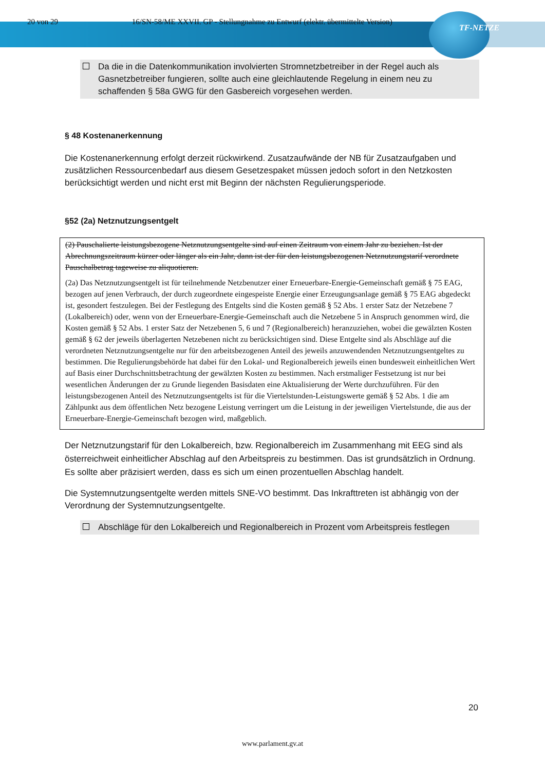20 von 29 16/SN-58/ME XXVII. GP - Stellungnahme zu Entwurf (elektr. übermittelte Version)
TF-NETZE
Da die in die Datenkommunikation involvierten Stromnetzbetreiber in der Regel auch als Gasnetzbetreiber fungieren, sollte auch eine gleichlautende Regelung in einem neu zu schaffenden § 58a GWG für den Gasbereich vorgesehen werden.
§ 48 Kostenanerkennung
Die Kostenanerkennung erfolgt derzeit rückwirkend. Zusatzaufwände der NB für Zusatzaufgaben und zusätzlichen Ressourcenbedarf aus diesem Gesetzespaket müssen jedoch sofort in den Netzkosten berücksichtigt werden und nicht erst mit Beginn der nächsten Regulierungsperiode.
§52 (2a) Netznutzungsentgelt
(2) Pauschalierte leistungsbezogene Netznutzungsentgelte sind auf einen Zeitraum von einem Jahr zu beziehen. Ist der Abrechnungszeitraum kürzer oder länger als ein Jahr, dann ist der für den leistungsbezogenen Netznutzungstarif verordnete Pauschalbetrag tageweise zu aliquotieren.
(2a) Das Netznutzungsentgelt ist für teilnehmende Netzbenutzer einer Erneuerbare-Energie-Gemeinschaft gemäß § 75 EAG, bezogen auf jenen Verbrauch, der durch zugeordnete eingespeiste Energie einer Erzeugungsanlage gemäß § 75 EAG abgedeckt ist, gesondert festzulegen. Bei der Festlegung des Entgelts sind die Kosten gemäß § 52 Abs. 1 erster Satz der Netzebene 7 (Lokalbereich) oder, wenn von der Erneuerbare-Energie-Gemeinschaft auch die Netzebene 5 in Anspruch genommen wird, die Kosten gemäß § 52 Abs. 1 erster Satz der Netzebenen 5, 6 und 7 (Regionalbereich) heranzuziehen, wobei die gewälzten Kosten gemäß § 62 der jeweils überlagerten Netzebenen nicht zu berücksichtigen sind. Diese Entgelte sind als Abschläge auf die verordneten Netznutzungsentgelte nur für den arbeitsbezogenen Anteil des jeweils anzuwendenden Netznutzungsentgeltes zu bestimmen. Die Regulierungsbehörde hat dabei für den Lokal- und Regionalbereich jeweils einen bundesweit einheitlichen Wert auf Basis einer Durchschnittsbetrachtung der gewälzten Kosten zu bestimmen. Nach erstmaliger Festsetzung ist nur bei wesentlichen Änderungen der zu Grunde liegenden Basisdaten eine Aktualisierung der Werte durchzuführen. Für den leistungsbezogenen Anteil des Netznutzungsentgelts ist für die Viertelstunden-Leistungswerte gemäß § 52 Abs. 1 die am Zählpunkt aus dem öffentlichen Netz bezogene Leistung verringert um die Leistung in der jeweiligen Viertelstunde, die aus der Erneuerbare-Energie-Gemeinschaft bezogen wird, maßgeblich.
Der Netznutzungstarif für den Lokalbereich, bzw. Regionalbereich im Zusammenhang mit EEG sind als österreichweit einheitlicher Abschlag auf den Arbeitspreis zu bestimmen. Das ist grundsätzlich in Ordnung. Es sollte aber präzisiert werden, dass es sich um einen prozentuellen Abschlag handelt.
Die Systemnutzungsentgelte werden mittels SNE-VO bestimmt. Das Inkrafttreten ist abhängig von der Verordnung der Systemnutzungsentgelte.
Abschläge für den Lokalbereich und Regionalbereich in Prozent vom Arbeitspreis festlegen
20
www.parlament.gv.at